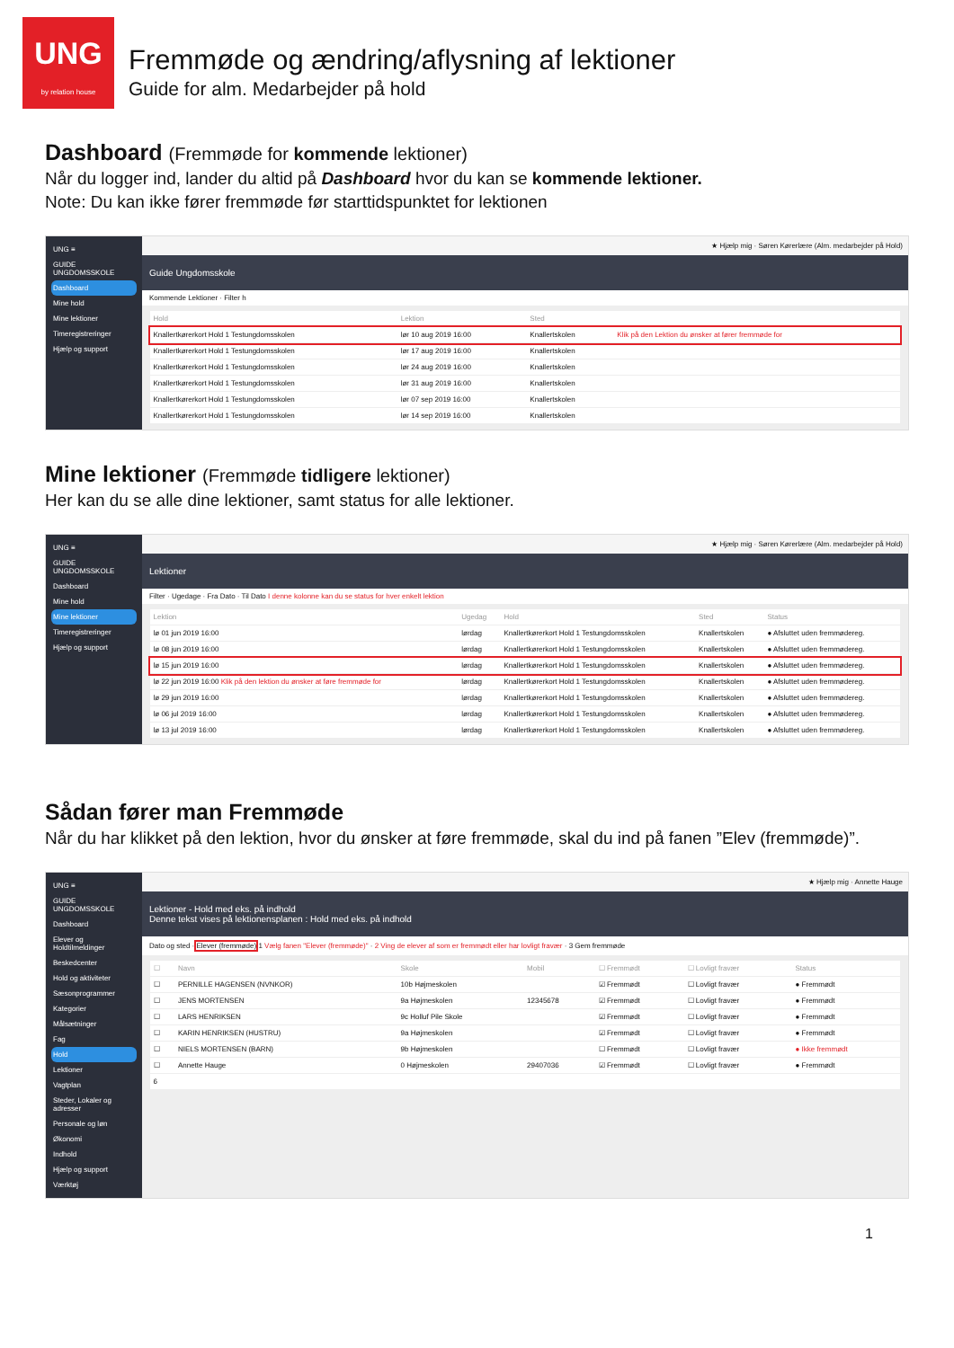UNG
by relation house
Fremmøde og ændring/aflysning af lektioner
Guide for alm. Medarbejder på hold
Dashboard (Fremmøde for kommende lektioner)
Når du logger ind, lander du altid på Dashboard hvor du kan se kommende lektioner.
Note: Du kan ikke fører fremmøde før starttidspunktet for lektionen
UNG ≡
GUIDE UNGDOMSSKOLE
Dashboard
Mine hold
Mine lektioner
Timeregistreringer
Hjælp og support
★ Hjælp mig · Søren Kørerlære (Alm. medarbejder på Hold)
Guide Ungdomsskole
Kommende Lektioner · Filter h
| Hold | Lektion | Sted | |
| --- | --- | --- | --- |
| Knallertkørerkort Hold 1 Testungdomsskolen | lør 10 aug 2019 16:00 | Knallertskolen | Klik på den Lektion du ønsker at fører fremmøde for |
| Knallertkørerkort Hold 1 Testungdomsskolen | lør 17 aug 2019 16:00 | Knallertskolen | |
| Knallertkørerkort Hold 1 Testungdomsskolen | lør 24 aug 2019 16:00 | Knallertskolen | |
| Knallertkørerkort Hold 1 Testungdomsskolen | lør 31 aug 2019 16:00 | Knallertskolen | |
| Knallertkørerkort Hold 1 Testungdomsskolen | lør 07 sep 2019 16:00 | Knallertskolen | |
| Knallertkørerkort Hold 1 Testungdomsskolen | lør 14 sep 2019 16:00 | Knallertskolen | |
Mine lektioner (Fremmøde tidligere lektioner)
Her kan du se alle dine lektioner, samt status for alle lektioner.
UNG ≡
GUIDE UNGDOMSSKOLE
Dashboard
Mine hold
Mine lektioner
Timeregistreringer
Hjælp og support
★ Hjælp mig · Søren Kørerlære (Alm. medarbejder på Hold)
Lektioner
Filter · Ugedage · Fra Dato · Til Dato I denne kolonne kan du se status for hver enkelt lektion
| Lektion | Ugedag | Hold | Sted | Status |
| --- | --- | --- | --- | --- |
| lø 01 jun 2019 16:00 | lørdag | Knallertkørerkort Hold 1 Testungdomsskolen | Knallertskolen | ● Afsluttet uden fremmødereg. |
| lø 08 jun 2019 16:00 | lørdag | Knallertkørerkort Hold 1 Testungdomsskolen | Knallertskolen | ● Afsluttet uden fremmødereg. |
| lø 15 jun 2019 16:00 | lørdag | Knallertkørerkort Hold 1 Testungdomsskolen | Knallertskolen | ● Afsluttet uden fremmødereg. |
| lø 22 jun 2019 16:00 Klik på den lektion du ønsker at føre fremmøde for | lørdag | Knallertkørerkort Hold 1 Testungdomsskolen | Knallertskolen | ● Afsluttet uden fremmødereg. |
| lø 29 jun 2019 16:00 | lørdag | Knallertkørerkort Hold 1 Testungdomsskolen | Knallertskolen | ● Afsluttet uden fremmødereg. |
| lø 06 jul 2019 16:00 | lørdag | Knallertkørerkort Hold 1 Testungdomsskolen | Knallertskolen | ● Afsluttet uden fremmødereg. |
| lø 13 jul 2019 16:00 | lørdag | Knallertkørerkort Hold 1 Testungdomsskolen | Knallertskolen | ● Afsluttet uden fremmødereg. |
Sådan fører man Fremmøde
Når du har klikket på den lektion, hvor du ønsker at føre fremmøde, skal du ind på fanen ”Elev (fremmøde)”.
UNG ≡
GUIDE UNGDOMSSKOLE
Dashboard
Elever og Holdtilmeldinger
Beskedcenter
Hold og aktiviteter
Sæsonprogrammer
Kategorier
Målsætninger
Fag
Hold
Lektioner
Vagtplan
Steder, Lokaler og adresser
Personale og løn
Økonomi
Indhold
Hjælp og support
Værktøj
★ Hjælp mig · Annette Hauge
Lektioner - Hold med eks. på indhold
Denne tekst vises på lektionensplanen : Hold med eks. på indhold
Dato og sted · Elever (fremmøde) 1 Vælg fanen "Elever (fremmøde)" · 2 Ving de elever af som er fremmødt eller har lovligt fravær · 3 Gem fremmøde
| ☐ | Navn | Skole | Mobil | ☐ Fremmødt | ☐ Lovligt fravær | Status |
| --- | --- | --- | --- | --- | --- | --- |
| ☐ | PERNILLE HAGENSEN (NVNKOR) | 10b Højmeskolen | | ☑ Fremmødt | ☐ Lovligt fravær | ● Fremmødt |
| ☐ | JENS MORTENSEN | 9a Højmeskolen | 12345678 | ☑ Fremmødt | ☐ Lovligt fravær | ● Fremmødt |
| ☐ | LARS HENRIKSEN | 9c Holluf Pile Skole | | ☑ Fremmødt | ☐ Lovligt fravær | ● Fremmødt |
| ☐ | KARIN HENRIKSEN (HUSTRU) | 9a Højmeskolen | | ☑ Fremmødt | ☐ Lovligt fravær | ● Fremmødt |
| ☐ | NIELS MORTENSEN (BARN) | 9b Højmeskolen | | ☐ Fremmødt | ☐ Lovligt fravær | ● Ikke fremmødt |
| ☐ | Annette Hauge | 0 Højmeskolen | 29407036 | ☑ Fremmødt | ☐ Lovligt fravær | ● Fremmødt |
| 6 | | | | | | |
1